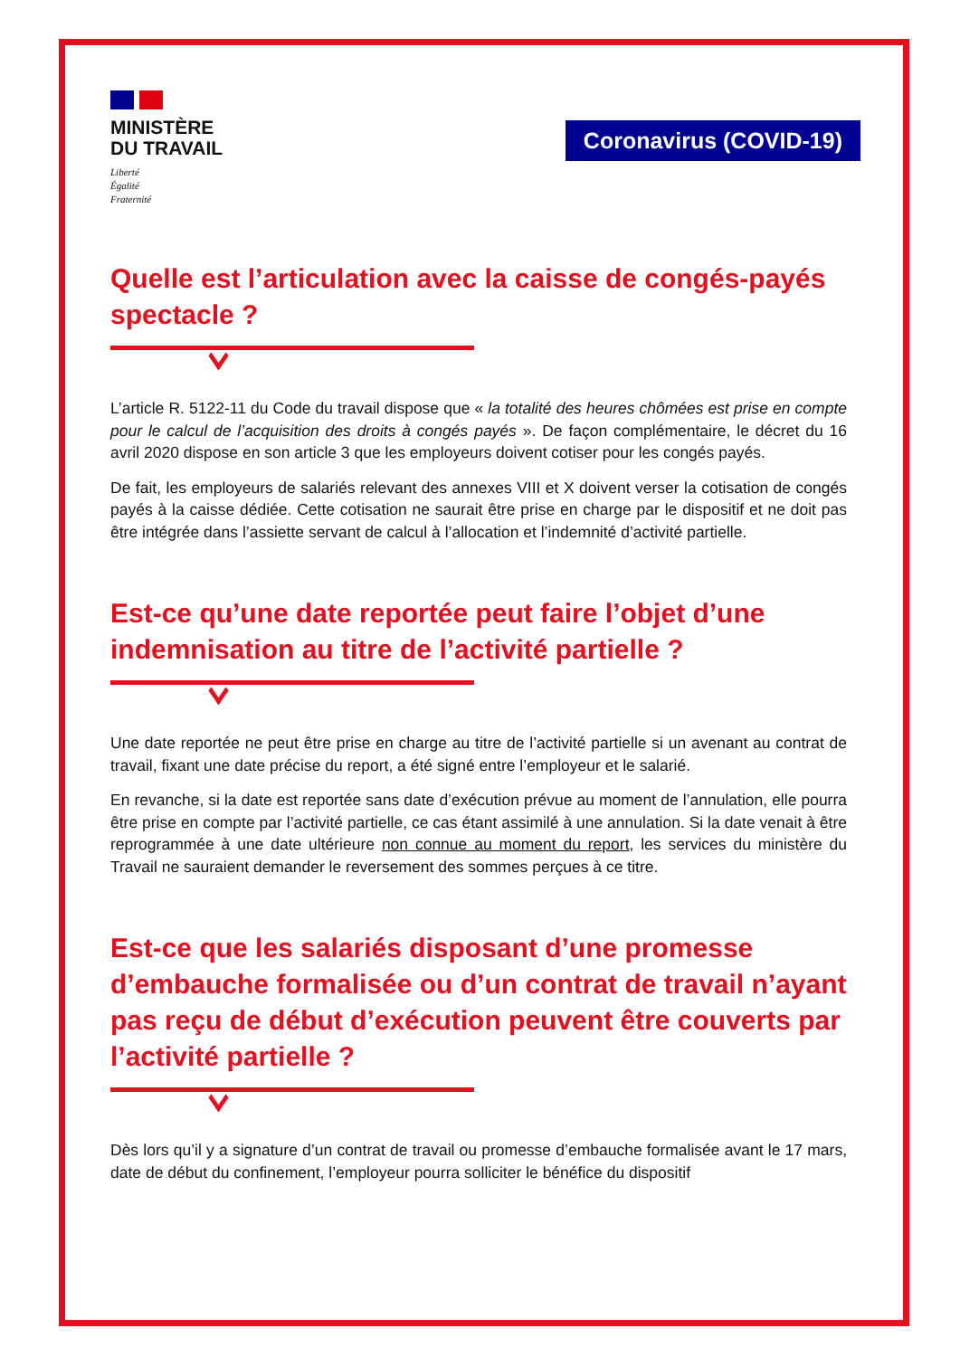MINISTÈRE
DU TRAVAIL
Liberté
Égalité
Fraternité
Coronavirus (COVID-19)
Quelle est l’articulation avec la caisse de congés-payés spectacle ?
L’article R. 5122-11 du Code du travail dispose que « la totalité des heures chômées est prise en compte pour le calcul de l’acquisition des droits à congés payés ». De façon complémentaire, le décret du 16 avril 2020 dispose en son article 3 que les employeurs doivent cotiser pour les congés payés.
De fait, les employeurs de salariés relevant des annexes VIII et X doivent verser la cotisation de congés payés à la caisse dédiée. Cette cotisation ne saurait être prise en charge par le dispositif et ne doit pas être intégrée dans l’assiette servant de calcul à l’allocation et l’indemnité d’activité partielle.
Est-ce qu’une date reportée peut faire l’objet d’une indemnisation au titre de l’activité partielle ?
Une date reportée ne peut être prise en charge au titre de l’activité partielle si un avenant au contrat de travail, fixant une date précise du report, a été signé entre l’employeur et le salarié.
En revanche, si la date est reportée sans date d’exécution prévue au moment de l’annulation, elle pourra être prise en compte par l’activité partielle, ce cas étant assimilé à une annulation. Si la date venait à être reprogrammée à une date ultérieure non connue au moment du report, les services du ministère du Travail ne sauraient demander le reversement des sommes perçues à ce titre.
Est-ce que les salariés disposant d’une promesse d’embauche formalisée ou d’un contrat de travail n’ayant pas reçu de début d’exécution peuvent être couverts par l’activité partielle ?
Dès lors qu’il y a signature d’un contrat de travail ou promesse d’embauche formalisée avant le 17 mars, date de début du confinement, l’employeur pourra solliciter le bénéfice du dispositif